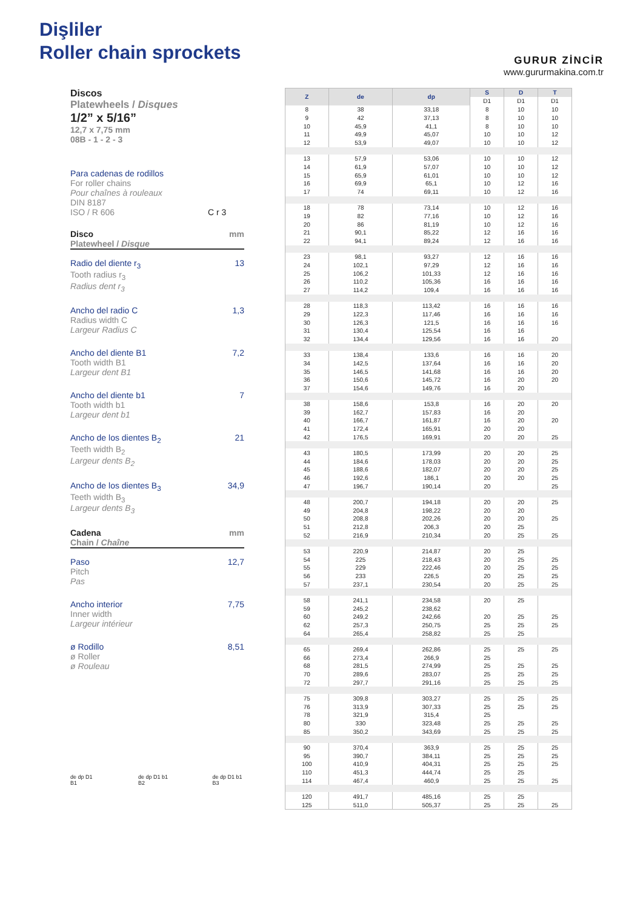Dişliler
Roller chain sprockets
GURUR ZİNCİR
www.gururmakina.com.tr
Discos
Platewheels / Disques
1/2” x 5/16”
12,7 x 7,75 mm
08B - 1 - 2 - 3
Para cadenas de rodillos
For roller chains
Pour chaînes à rouleaux
DIN 8187
ISO / R 606 C r 3
Disco
Platewheel / Disque mm
Radio del diente r<sub>3</sub>
Tooth radius r<sub>3</sub>
Radius dent r<sub>3</sub> 13
Ancho del radio C
Radius width C
Largeur Radius C 1,3
Ancho del diente B1
Tooth width B1
Largeur dent B1 7,2
Ancho del diente b1
Tooth width b1
Largeur dent b1 7
Ancho de los dientes B<sub>2</sub>
Teeth width B<sub>2</sub>
Largeur dents B<sub>2</sub> 21
Ancho de los dientes B<sub>3</sub>
Teeth width B<sub>3</sub>
Largeur dents B<sub>3</sub> 34,9
Cadena
Chain / Chaîne mm
Paso
Pitch
Pas 12,7
Ancho interior
Inner width
Largeur intérieur 7,75
ø Rodillo
ø Roller
ø Rouleau 8,51
de dp D1 B1 de dp D1 b1 B2 de dp D1 b1 B3
| Z | de | dp | S | D | T |
| --- | --- | --- | --- | --- | --- |
| | | | D1 | D1 | D1 |
| 8 | 38 | 33,18 | 8 | 10 | 10 |
| 9 | 42 | 37,13 | 8 | 10 | 10 |
| 10 | 45,9 | 41,1 | 8 | 10 | 10 |
| 11 | 49,9 | 45,07 | 10 | 10 | 12 |
| 12 | 53,9 | 49,07 | 10 | 10 | 12 |
| 13 | 57,9 | 53,06 | 10 | 10 | 12 |
| 14 | 61,9 | 57,07 | 10 | 10 | 12 |
| 15 | 65,9 | 61,01 | 10 | 10 | 12 |
| 16 | 69,9 | 65,1 | 10 | 12 | 16 |
| 17 | 74 | 69,11 | 10 | 12 | 16 |
| 18 | 78 | 73,14 | 10 | 12 | 16 |
| 19 | 82 | 77,16 | 10 | 12 | 16 |
| 20 | 86 | 81,19 | 10 | 12 | 16 |
| 21 | 90,1 | 85,22 | 12 | 16 | 16 |
| 22 | 94,1 | 89,24 | 12 | 16 | 16 |
| 23 | 98,1 | 93,27 | 12 | 16 | 16 |
| 24 | 102,1 | 97,29 | 12 | 16 | 16 |
| 25 | 106,2 | 101,33 | 12 | 16 | 16 |
| 26 | 110,2 | 105,36 | 16 | 16 | 16 |
| 27 | 114,2 | 109,4 | 16 | 16 | 16 |
| 28 | 118,3 | 113,42 | 16 | 16 | 16 |
| 29 | 122,3 | 117,46 | 16 | 16 | 16 |
| 30 | 126,3 | 121,5 | 16 | 16 | 16 |
| 31 | 130,4 | 125,54 | 16 | 16 | |
| 32 | 134,4 | 129,56 | 16 | 16 | 20 |
| 33 | 138,4 | 133,6 | 16 | 16 | 20 |
| 34 | 142,5 | 137,64 | 16 | 16 | 20 |
| 35 | 146,5 | 141,68 | 16 | 16 | 20 |
| 36 | 150,6 | 145,72 | 16 | 20 | 20 |
| 37 | 154,6 | 149,76 | 16 | 20 | |
| 38 | 158,6 | 153,8 | 16 | 20 | 20 |
| 39 | 162,7 | 157,83 | 16 | 20 | |
| 40 | 166,7 | 161,87 | 16 | 20 | 20 |
| 41 | 172,4 | 165,91 | 20 | 20 | |
| 42 | 176,5 | 169,91 | 20 | 20 | 25 |
| 43 | 180,5 | 173,99 | 20 | 20 | 25 |
| 44 | 184,6 | 178,03 | 20 | 20 | 25 |
| 45 | 188,6 | 182,07 | 20 | 20 | 25 |
| 46 | 192,6 | 186,1 | 20 | 20 | 25 |
| 47 | 196,7 | 190,14 | 20 | | 25 |
| 48 | 200,7 | 194,18 | 20 | 20 | 25 |
| 49 | 204,8 | 198,22 | 20 | 20 | |
| 50 | 208,8 | 202,26 | 20 | 20 | 25 |
| 51 | 212,8 | 206,3 | 20 | 25 | |
| 52 | 216,9 | 210,34 | 20 | 25 | 25 |
| 53 | 220,9 | 214,87 | 20 | 25 | |
| 54 | 225 | 218,43 | 20 | 25 | 25 |
| 55 | 229 | 222,46 | 20 | 25 | 25 |
| 56 | 233 | 226,5 | 20 | 25 | 25 |
| 57 | 237,1 | 230,54 | 20 | 25 | 25 |
| 58 | 241,1 | 234,58 | 20 | 25 | |
| 59 | 245,2 | 238,62 | | | |
| 60 | 249,2 | 242,66 | 20 | 25 | 25 |
| 62 | 257,3 | 250,75 | 25 | 25 | 25 |
| 64 | 265,4 | 258,82 | 25 | 25 | |
| 65 | 269,4 | 262,86 | 25 | 25 | 25 |
| 66 | 273,4 | 266,9 | 25 | | |
| 68 | 281,5 | 274,99 | 25 | 25 | 25 |
| 70 | 289,6 | 283,07 | 25 | 25 | 25 |
| 72 | 297,7 | 291,16 | 25 | 25 | 25 |
| 75 | 309,8 | 303,27 | 25 | 25 | 25 |
| 76 | 313,9 | 307,33 | 25 | 25 | 25 |
| 78 | 321,9 | 315,4 | 25 | | |
| 80 | 330 | 323,48 | 25 | 25 | 25 |
| 85 | 350,2 | 343,69 | 25 | 25 | 25 |
| 90 | 370,4 | 363,9 | 25 | 25 | 25 |
| 95 | 390,7 | 384,11 | 25 | 25 | 25 |
| 100 | 410,9 | 404,31 | 25 | 25 | 25 |
| 110 | 451,3 | 444,74 | 25 | 25 | |
| 114 | 467,4 | 460,9 | 25 | 25 | 25 |
| 120 | 491,7 | 485,16 | 25 | 25 | |
| 125 | 511,0 | 505,37 | 25 | 25 | 25 |